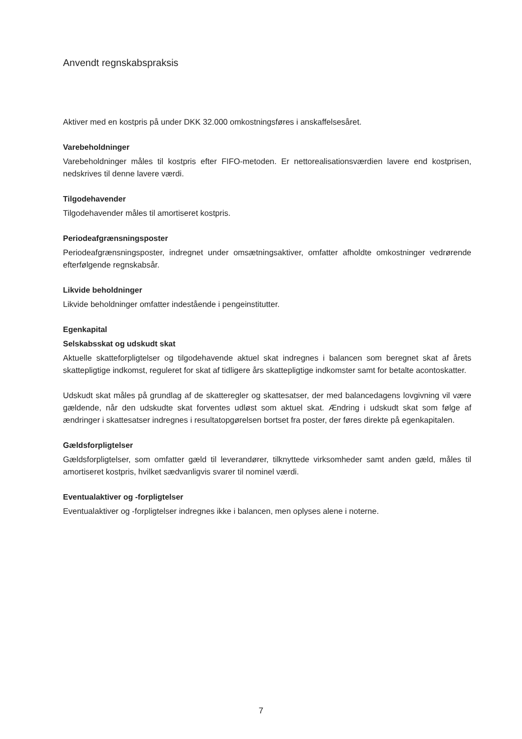Anvendt regnskabspraksis
Aktiver med en kostpris på under DKK 32.000 omkostningsføres i anskaffelsesåret.
Varebeholdninger
Varebeholdninger måles til kostpris efter FIFO-metoden. Er nettorealisationsværdien lavere end kostprisen, nedskrives til denne lavere værdi.
Tilgodehavender
Tilgodehavender måles til amortiseret kostpris.
Periodeafgrænsningsposter
Periodeafgrænsningsposter, indregnet under omsætningsaktiver, omfatter afholdte omkostninger vedrørende efterfølgende regnskabsår.
Likvide beholdninger
Likvide beholdninger omfatter indestående i pengeinstitutter.
Egenkapital
Selskabsskat og udskudt skat
Aktuelle skatteforpligtelser og tilgodehavende aktuel skat indregnes i balancen som beregnet skat af årets skattepligtige indkomst, reguleret for skat af tidligere års skattepligtige indkomster samt for betalte acontoskatter.
Udskudt skat måles på grundlag af de skatteregler og skattesatser, der med balancedagens lovgivning vil være gældende, når den udskudte skat forventes udløst som aktuel skat. Ændring i udskudt skat som følge af ændringer i skattesatser indregnes i resultatopgørelsen bortset fra poster, der føres direkte på egenkapitalen.
Gældsforpligtelser
Gældsforpligtelser, som omfatter gæld til leverandører, tilknyttede virksomheder samt anden gæld, måles til amortiseret kostpris, hvilket sædvanligvis svarer til nominel værdi.
Eventualaktiver og -forpligtelser
Eventualaktiver og -forpligtelser indregnes ikke i balancen, men oplyses alene i noterne.
7